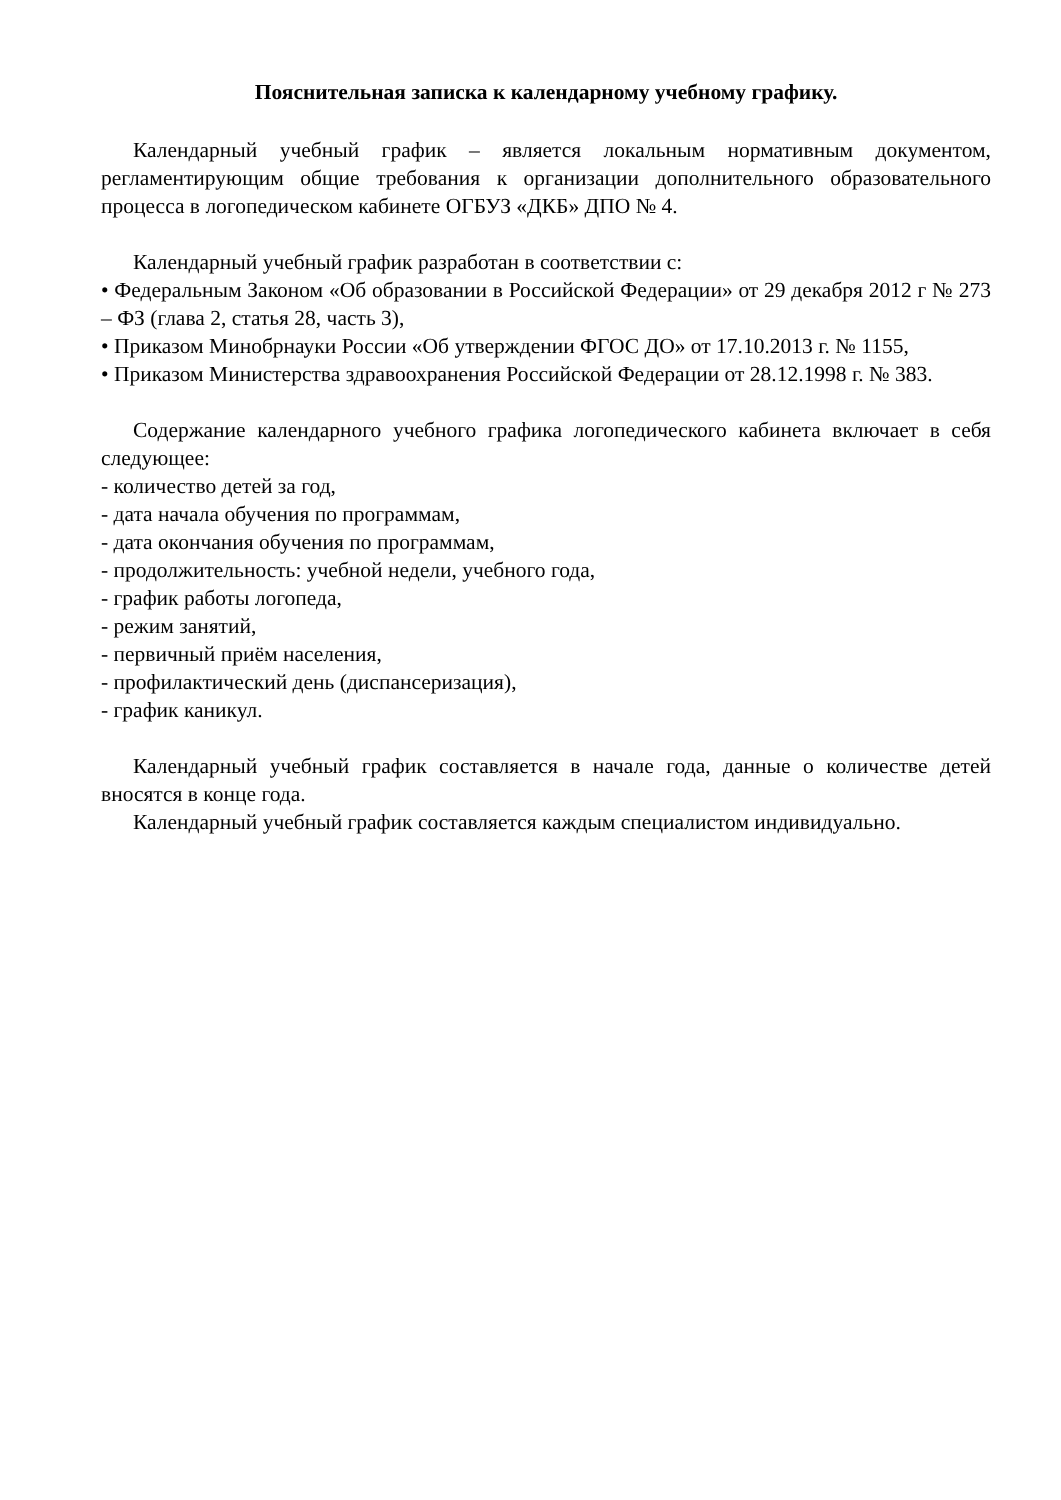Пояснительная записка к календарному учебному графику.
Календарный учебный график – является локальным нормативным документом, регламентирующим общие требования к организации дополнительного образовательного процесса в логопедическом кабинете ОГБУЗ «ДКБ» ДПО № 4.
Календарный учебный график разработан в соответствии с:
• Федеральным Законом «Об образовании в Российской Федерации» от 29 декабря 2012 г № 273 – ФЗ (глава 2, статья 28, часть 3),
• Приказом Минобрнауки России «Об утверждении ФГОС ДО» от 17.10.2013 г. № 1155,
• Приказом Министерства здравоохранения Российской Федерации от 28.12.1998 г. № 383.
Содержание календарного учебного графика логопедического кабинета включает в себя следующее:
- количество детей за год,
- дата начала обучения по программам,
- дата окончания обучения по программам,
- продолжительность: учебной недели, учебного года,
- график работы логопеда,
- режим занятий,
- первичный приём населения,
- профилактический день (диспансеризация),
- график каникул.
Календарный учебный график составляется в начале года, данные о количестве детей вносятся в конце года.
Календарный учебный график составляется каждым специалистом индивидуально.